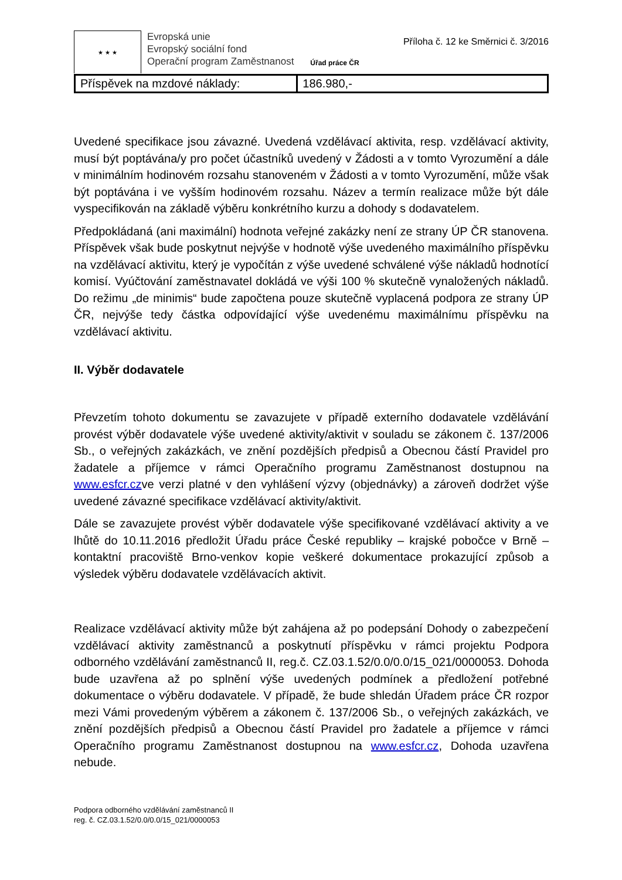★ ★ ★
Evropská unie
Evropský sociální fond
Operační program Zaměstnanost
Úřad práce ČR
Příloha č. 12 ke Směrnici č. 3/2016
| Příspěvek na mzdové náklady: | 186.980,- |
Uvedené specifikace jsou závazné. Uvedená vzdělávací aktivita, resp. vzdělávací aktivity, musí být poptávána/y pro počet účastníků uvedený v Žádosti a v tomto Vyrozumění a dále v minimálním hodinovém rozsahu stanoveném v Žádosti a v tomto Vyrozumění, může však být poptávána i ve vyšším hodinovém rozsahu. Název a termín realizace může být dále vyspecifikován na základě výběru konkrétního kurzu a dohody s dodavatelem.
Předpokládaná (ani maximální) hodnota veřejné zakázky není ze strany ÚP ČR stanovena. Příspěvek však bude poskytnut nejvýše v hodnotě výše uvedeného maximálního příspěvku na vzdělávací aktivitu, který je vypočítán z výše uvedené schválené výše nákladů hodnotící komisí. Vyúčtování zaměstnavatel dokládá ve výši 100 % skutečně vynaložených nákladů. Do režimu „de minimis“ bude započtena pouze skutečně vyplacená podpora ze strany ÚP ČR, nejvýše tedy částka odpovídající výše uvedenému maximálnímu příspěvku na vzdělávací aktivitu.
II. Výběr dodavatele
Převzetím tohoto dokumentu se zavazujete v případě externího dodavatele vzdělávání provést výběr dodavatele výše uvedené aktivity/aktivit v souladu se zákonem č. 137/2006 Sb., o veřejných zakázkách, ve znění pozdějších předpisů a Obecnou částí Pravidel pro žadatele a příjemce v rámci Operačního programu Zaměstnanost dostupnou na www.esfcr.czve verzi platné v den vyhlášení výzvy (objednávky) a zároveň dodržet výše uvedené závazné specifikace vzdělávací aktivity/aktivit.
Dále se zavazujete provést výběr dodavatele výše specifikované vzdělávací aktivity a ve lhůtě do 10.11.2016 předložit Úřadu práce České republiky – krajské pobočce v Brně – kontaktní pracoviště Brno-venkov kopie veškeré dokumentace prokazující způsob a výsledek výběru dodavatele vzdělávacích aktivit.
Realizace vzdělávací aktivity může být zahájena až po podepsání Dohody o zabezpečení vzdělávací aktivity zaměstnanců a poskytnutí příspěvku v rámci projektu Podpora odborného vzdělávání zaměstnanců II, reg.č. CZ.03.1.52/0.0/0.0/15_021/0000053. Dohoda bude uzavřena až po splnění výše uvedených podmínek a předložení potřebné dokumentace o výběru dodavatele. V případě, že bude shledán Úřadem práce ČR rozpor mezi Vámi provedeným výběrem a zákonem č. 137/2006 Sb., o veřejných zakázkách, ve znění pozdějších předpisů a Obecnou částí Pravidel pro žadatele a příjemce v rámci Operačního programu Zaměstnanost dostupnou na www.esfcr.cz, Dohoda uzavřena nebude.
Podpora odborného vzdělávání zaměstnanců II
reg. č. CZ.03.1.52/0.0/0.0/15_021/0000053